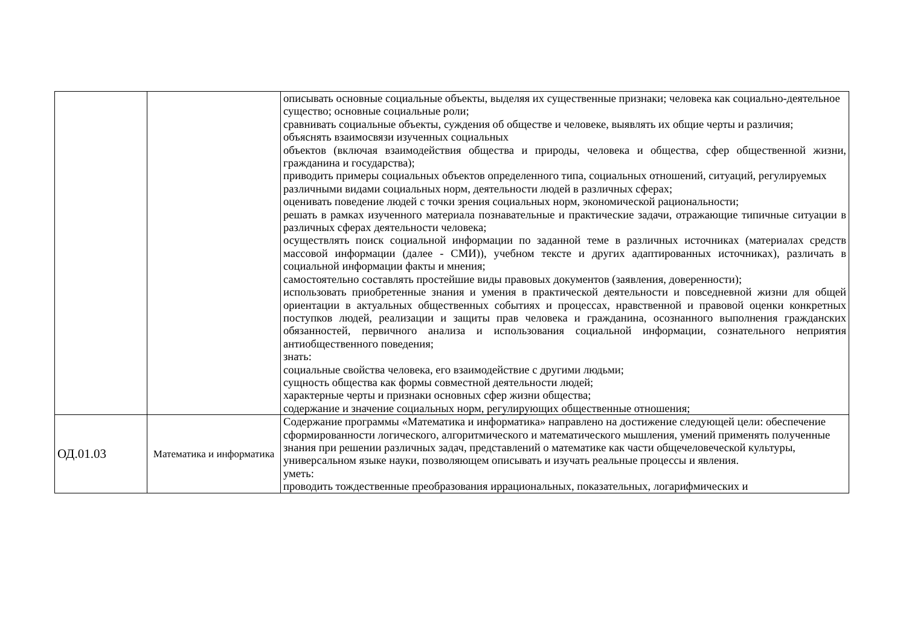| | | описывать основные социальные объекты, выделяя их существенные признаки; человека как социально-деятельное существо; основные социальные роли; сравнивать социальные объекты, суждения об обществе и человеке, выявлять их общие черты и различия; объяснять взаимосвязи изученных социальных объектов (включая взаимодействия общества и природы, человека и общества, сфер общественной жизни, гражданина и государства); приводить примеры социальных объектов определенного типа, социальных отношений, ситуаций, регулируемых различными видами социальных норм, деятельности людей в различных сферах; оценивать поведение людей с точки зрения социальных норм, экономической рациональности; решать в рамках изученного материала познавательные и практические задачи, отражающие типичные ситуации в различных сферах деятельности человека; осуществлять поиск социальной информации по заданной теме в различных источниках (материалах средств массовой информации (далее - СМИ)), учебном тексте и других адаптированных источниках), различать в социальной информации факты и мнения; самостоятельно составлять простейшие виды правовых документов (заявления, доверенности); использовать приобретенные знания и умения в практической деятельности и повседневной жизни для общей ориентации в актуальных общественных событиях и процессах, нравственной и правовой оценки конкретных поступков людей, реализации и защиты прав человека и гражданина, осознанного выполнения гражданских обязанностей, первичного анализа и использования социальной информации, сознательного неприятия антиобщественного поведения; знать: социальные свойства человека, его взаимодействие с другими людьми; сущность общества как формы совместной деятельности людей; характерные черты и признаки основных сфер жизни общества; содержание и значение социальных норм, регулирующих общественные отношения; |
| ОД.01.03 | Математика и информатика | Содержание программы «Математика и информатика» направлено на достижение следующей цели: обеспечение сформированности логического, алгоритмического и математического мышления, умений применять полученные знания при решении различных задач, представлений о математике как части общечеловеческой культуры, универсальном языке науки, позволяющем описывать и изучать реальные процессы и явления. уметь: проводить тождественные преобразования иррациональных, показательных, логарифмических и |